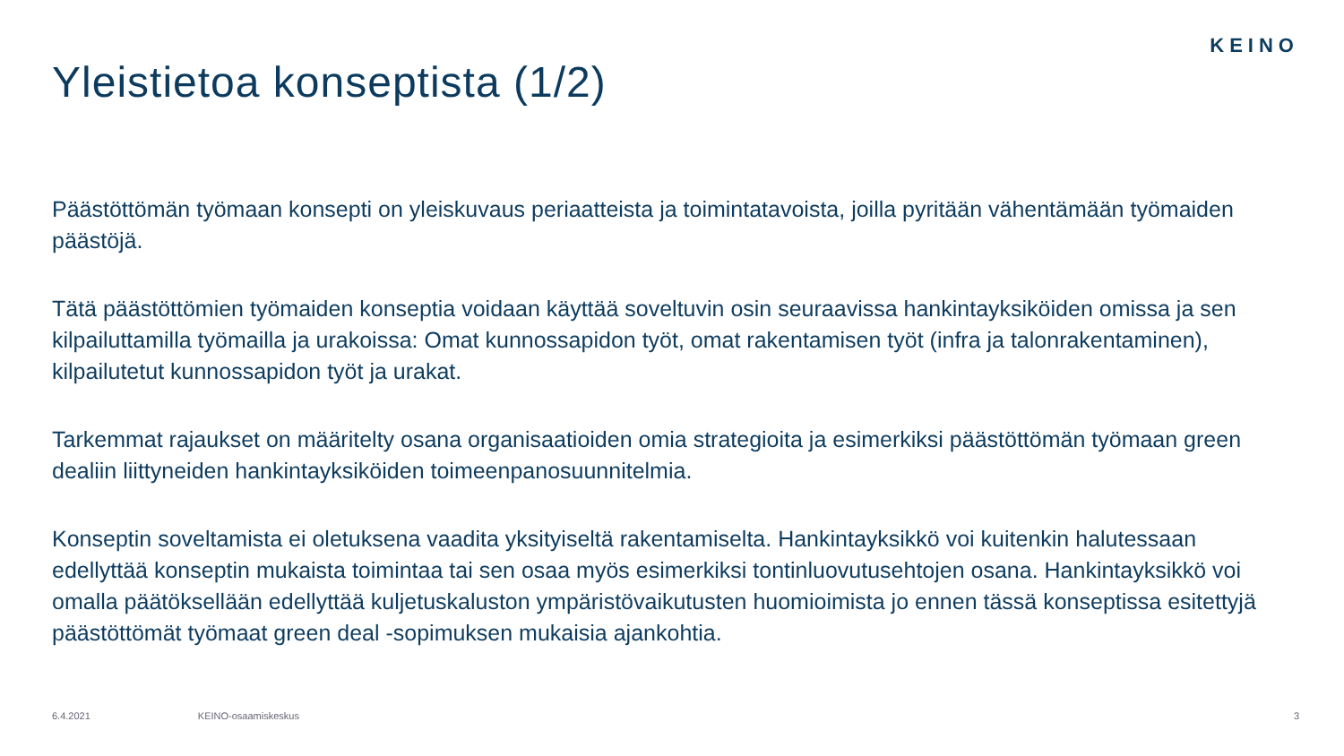KEINO
Yleistietoa konseptista (1/2)
Päästöttömän työmaan konsepti on yleiskuvaus periaatteista ja toimintatavoista, joilla pyritään vähentämään työmaiden päästöjä.
Tätä päästöttömien työmaiden konseptia voidaan käyttää soveltuvin osin seuraavissa hankintayksiköiden omissa ja sen kilpailuttamilla työmailla ja urakoissa: Omat kunnossapidon työt, omat rakentamisen työt (infra ja talonrakentaminen), kilpailutetut kunnossapidon työt ja urakat.
Tarkemmat rajaukset on määritelty osana organisaatioiden omia strategioita ja esimerkiksi päästöttömän työmaan green dealiin liittyneiden hankintayksiköiden toimeenpanosuunnitelmia.
Konseptin soveltamista ei oletuksena vaadita yksityiseltä rakentamiselta. Hankintayksikkö voi kuitenkin halutessaan edellyttää konseptin mukaista toimintaa tai sen osaa myös esimerkiksi tontinluovutusehtojen osana. Hankintayksikkö voi omalla päätöksellään edellyttää kuljetuskaluston ympäristövaikutusten huomioimista jo ennen tässä konseptissa esitettyjä päästöttömät työmaat green deal -sopimuksen mukaisia ajankohtia.
6.4.2021 KEINO-osaamiskeskus 3